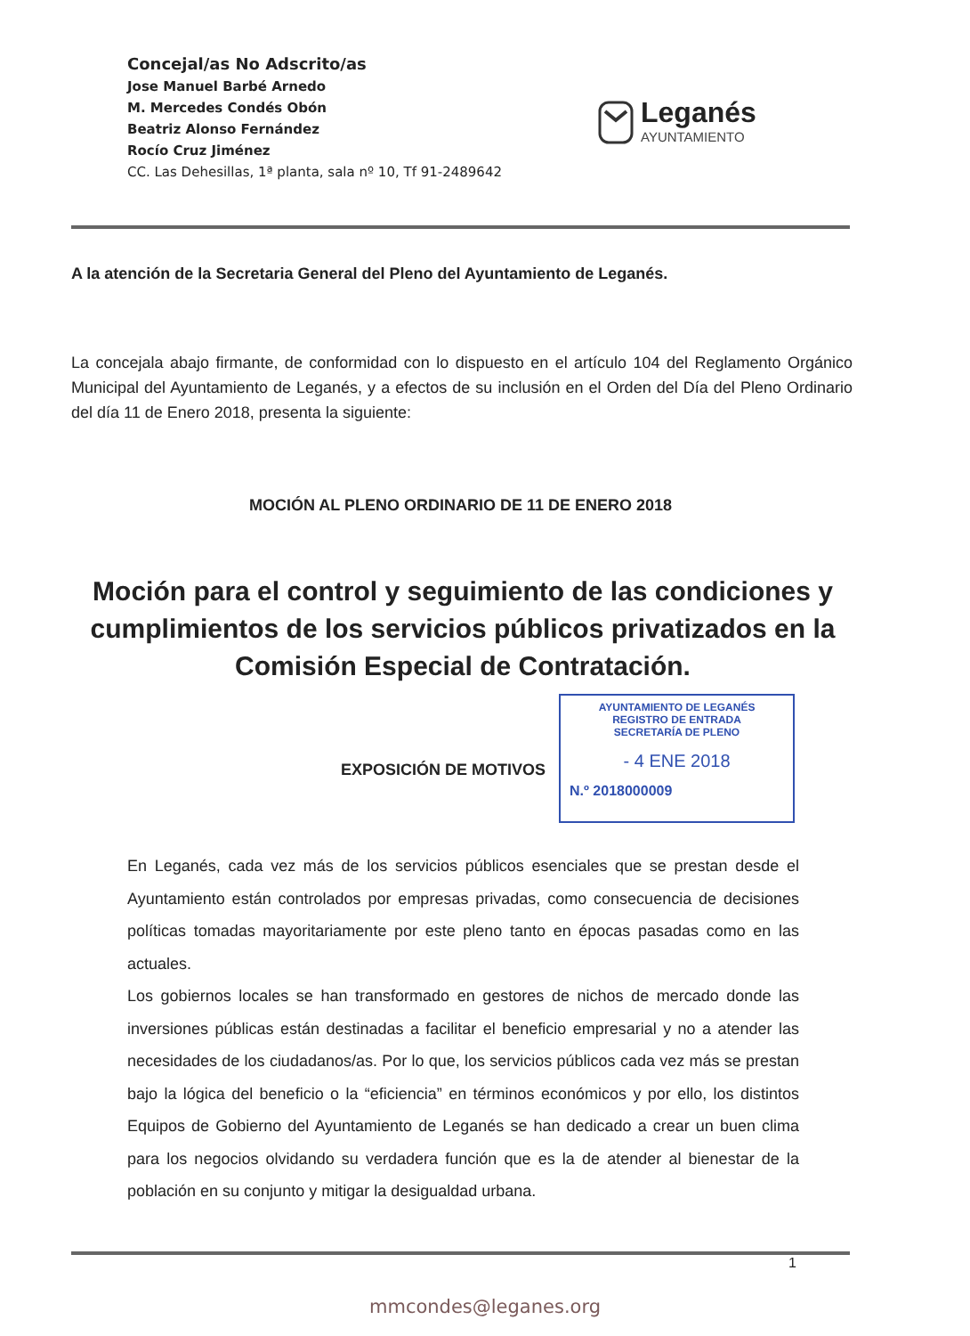Concejal/as No Adscrito/as
Jose Manuel Barbé Arnedo
M. Mercedes Condés Obón
Beatriz Alonso Fernández
Rocío Cruz Jiménez
CC. Las Dehesillas, 1ª planta, sala nº 10, Tf 91-2489642
Leganés
AYUNTAMIENTO
A la atención de la Secretaria General del Pleno del Ayuntamiento de Leganés.
La concejala abajo firmante, de conformidad con lo dispuesto en el artículo 104 del Reglamento Orgánico Municipal del Ayuntamiento de Leganés, y a efectos de su inclusión en el Orden del Día del Pleno Ordinario del día 11 de Enero 2018, presenta la siguiente:
MOCIÓN AL PLENO ORDINARIO DE 11 DE ENERO 2018
Moción para el control y seguimiento de las condiciones y cumplimientos de los servicios públicos privatizados en la Comisión Especial de Contratación.
EXPOSICIÓN DE MOTIVOS
AYUNTAMIENTO DE LEGANÉS
REGISTRO DE ENTRADA
SECRETARÍA DE PLENO
- 4 ENE 2018
N.º 2018000009
En Leganés, cada vez más de los servicios públicos esenciales que se prestan desde el Ayuntamiento están controlados por empresas privadas, como consecuencia de decisiones políticas tomadas mayoritariamente por este pleno tanto en épocas pasadas como en las actuales.
Los gobiernos locales se han transformado en gestores de nichos de mercado donde las inversiones públicas están destinadas a facilitar el beneficio empresarial y no a atender las necesidades de los ciudadanos/as. Por lo que, los servicios públicos cada vez más se prestan bajo la lógica del beneficio o la “eficiencia” en términos económicos y por ello, los distintos Equipos de Gobierno del Ayuntamiento de Leganés se han dedicado a crear un buen clima para los negocios olvidando su verdadera función que es la de atender al bienestar de la población en su conjunto y mitigar la desigualdad urbana.
1
mmcondes@leganes.org